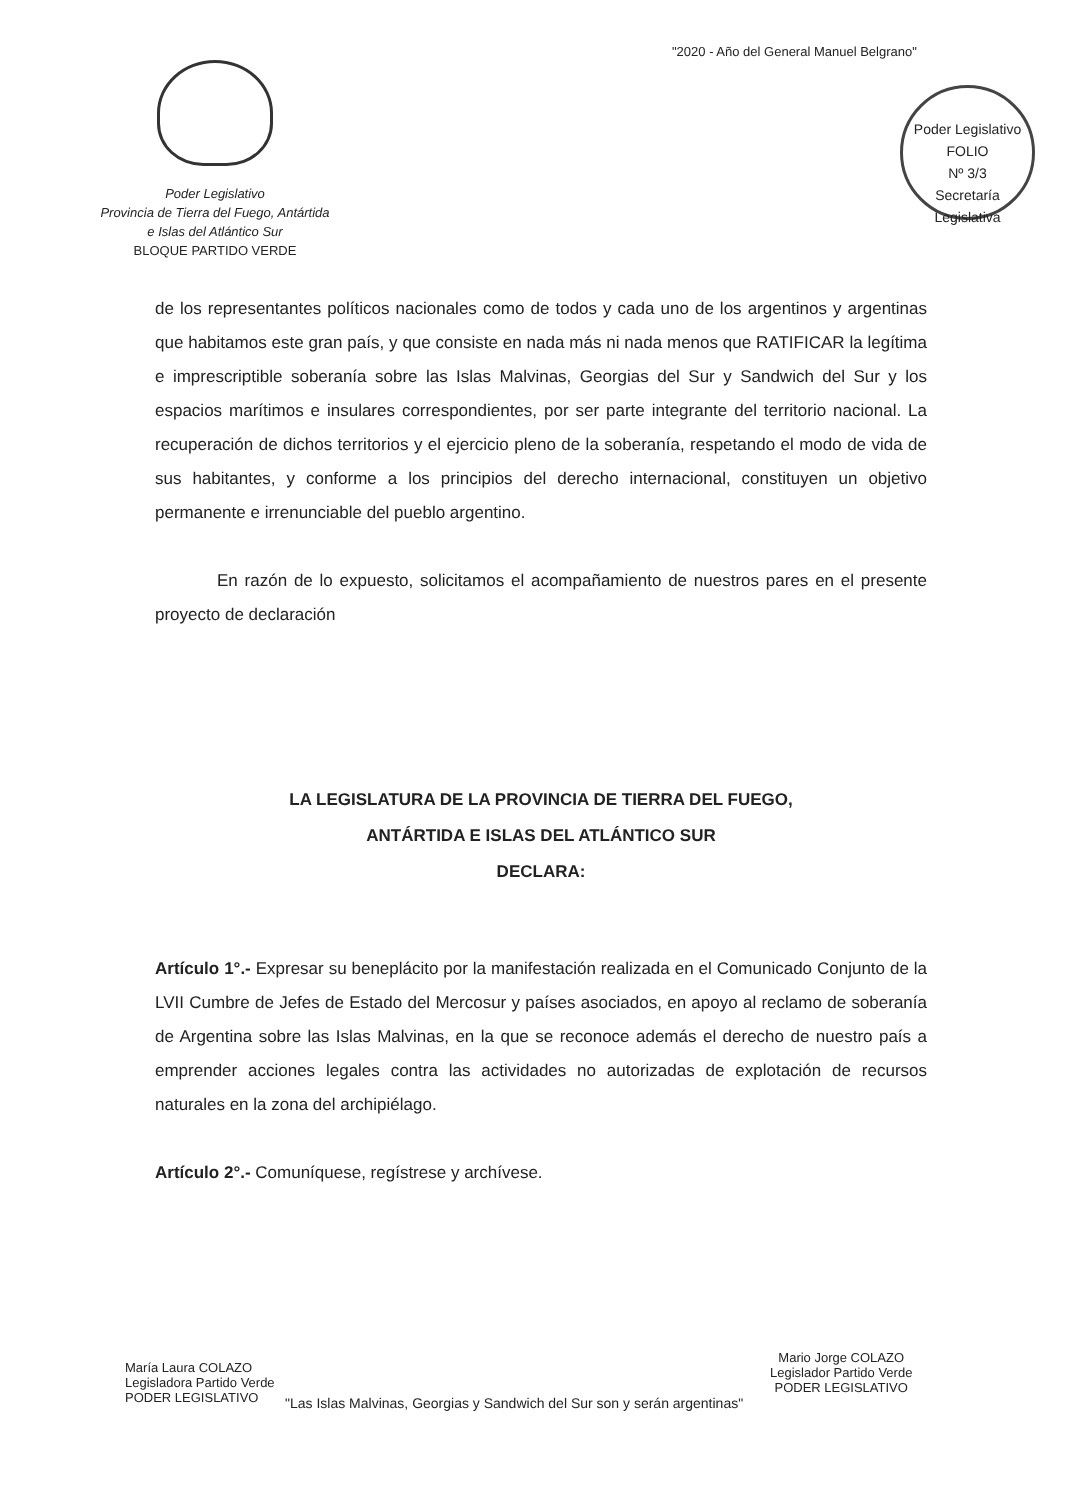"2020 - Año del General Manuel Belgrano"
Poder Legislativo
Provincia de Tierra del Fuego, Antártida
e Islas del Atlántico Sur
BLOQUE PARTIDO VERDE
Poder Legislativo
FOLIO
Nº 3/3
Secretaría Legislativa
de los representantes políticos nacionales como de todos y cada uno de los argentinos y argentinas que habitamos este gran país, y que consiste en nada más ni nada menos que RATIFICAR la legítima e imprescriptible soberanía sobre las Islas Malvinas, Georgias del Sur y Sandwich del Sur y los espacios marítimos e insulares correspondientes, por ser parte integrante del territorio nacional. La recuperación de dichos territorios y el ejercicio pleno de la soberanía, respetando el modo de vida de sus habitantes, y conforme a los principios del derecho internacional, constituyen un objetivo permanente e irrenunciable del pueblo argentino.
En razón de lo expuesto, solicitamos el acompañamiento de nuestros pares en el presente proyecto de declaración
LA LEGISLATURA DE LA PROVINCIA DE TIERRA DEL FUEGO,
ANTÁRTIDA E ISLAS DEL ATLÁNTICO SUR
DECLARA:
Artículo 1°.- Expresar su beneplácito por la manifestación realizada en el Comunicado Conjunto de la LVII Cumbre de Jefes de Estado del Mercosur y países asociados, en apoyo al reclamo de soberanía de Argentina sobre las Islas Malvinas, en la que se reconoce además el derecho de nuestro país a emprender acciones legales contra las actividades no autorizadas de explotación de recursos naturales en la zona del archipiélago.
Artículo 2°.- Comuníquese, regístrese y archívese.
María Laura COLAZO
Legisladora Partido Verde
PODER LEGISLATIVO
Mario Jorge COLAZO
Legislador Partido Verde
PODER LEGISLATIVO
"Las Islas Malvinas, Georgias y Sandwich del Sur son y serán argentinas"